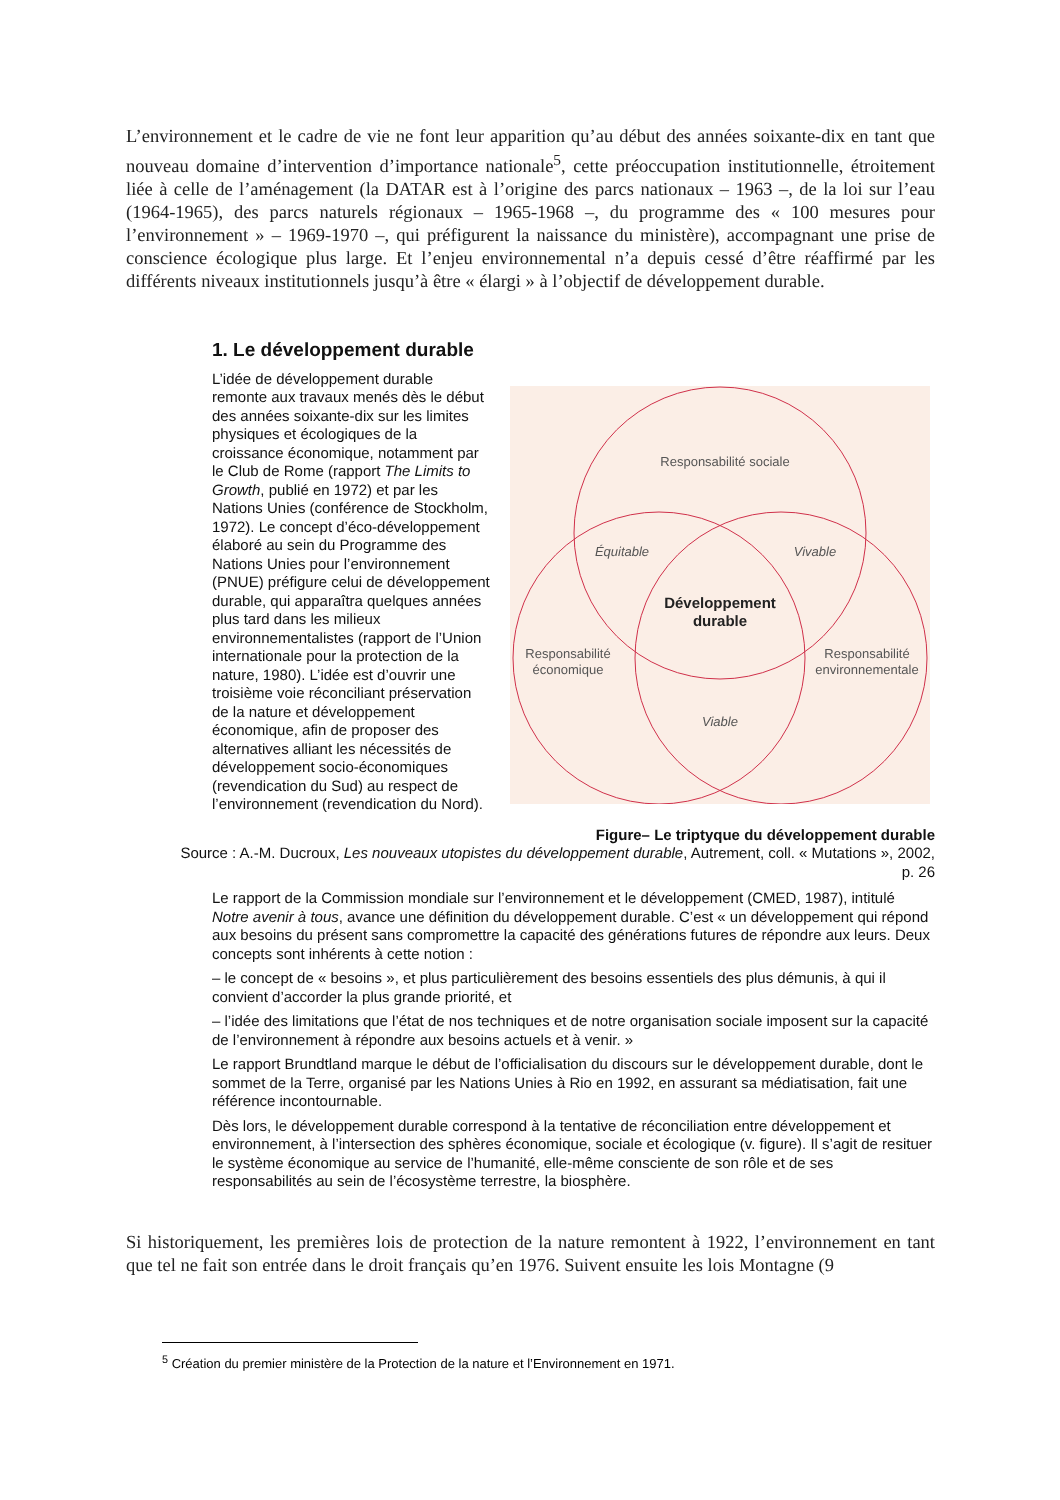L’environnement et le cadre de vie ne font leur apparition qu’au début des années soixante-dix en tant que nouveau domaine d’intervention d’importance nationale<sup>5</sup>, cette préoccupation institutionnelle, étroitement liée à celle de l’aménagement (la DATAR est à l’origine des parcs nationaux – 1963 –, de la loi sur l’eau (1964-1965), des parcs naturels régionaux – 1965-1968 –, du programme des « 100 mesures pour l’environnement » – 1969-1970 –, qui préfigurent la naissance du ministère), accompagnant une prise de conscience écologique plus large. Et l’enjeu environnemental n’a depuis cessé d’être réaffirmé par les différents niveaux institutionnels jusqu’à être « élargi » à l’objectif de développement durable.
1. Le développement durable
L’idée de développement durable remonte aux travaux menés dès le début des années soixante-dix sur les limites physiques et écologiques de la croissance économique, notamment par le Club de Rome (rapport The Limits to Growth, publié en 1972) et par les Nations Unies (conférence de Stockholm, 1972). Le concept d’éco-développement élaboré au sein du Programme des Nations Unies pour l’environnement (PNUE) préfigure celui de développement durable, qui apparaîtra quelques années plus tard dans les milieux environnementalistes (rapport de l’Union internationale pour la protection de la nature, 1980). L’idée est d’ouvrir une troisième voie réconciliant préservation de la nature et développement économique, afin de proposer des alternatives alliant les nécessités de développement socio-économiques (revendication du Sud) au respect de l’environnement (revendication du Nord).
Responsabilité sociale
Équitable
Vivable
Développement
durable
Responsabilité
économique
Responsabilité
environnementale
Viable
Figure– Le triptyque du développement durable
Source : A.-M. Ducroux, Les nouveaux utopistes du développement durable, Autrement, coll. « Mutations », 2002, p. 26
Le rapport de la Commission mondiale sur l’environnement et le développement (CMED, 1987), intitulé Notre avenir à tous, avance une définition du développement durable. C’est « un développement qui répond aux besoins du présent sans compromettre la capacité des générations futures de répondre aux leurs. Deux concepts sont inhérents à cette notion :
– le concept de « besoins », et plus particulièrement des besoins essentiels des plus démunis, à qui il convient d’accorder la plus grande priorité, et
– l’idée des limitations que l’état de nos techniques et de notre organisation sociale imposent sur la capacité de l’environnement à répondre aux besoins actuels et à venir. »
Le rapport Brundtland marque le début de l’officialisation du discours sur le développement durable, dont le sommet de la Terre, organisé par les Nations Unies à Rio en 1992, en assurant sa médiatisation, fait une référence incontournable.
Dès lors, le développement durable correspond à la tentative de réconciliation entre développement et environnement, à l’intersection des sphères économique, sociale et écologique (v. figure). Il s’agit de resituer le système économique au service de l’humanité, elle-même consciente de son rôle et de ses responsabilités au sein de l’écosystème terrestre, la biosphère.
Si historiquement, les premières lois de protection de la nature remontent à 1922, l’environnement en tant que tel ne fait son entrée dans le droit français qu’en 1976. Suivent ensuite les lois Montagne (9
<sup>5</sup> Création du premier ministère de la Protection de la nature et l’Environnement en 1971.